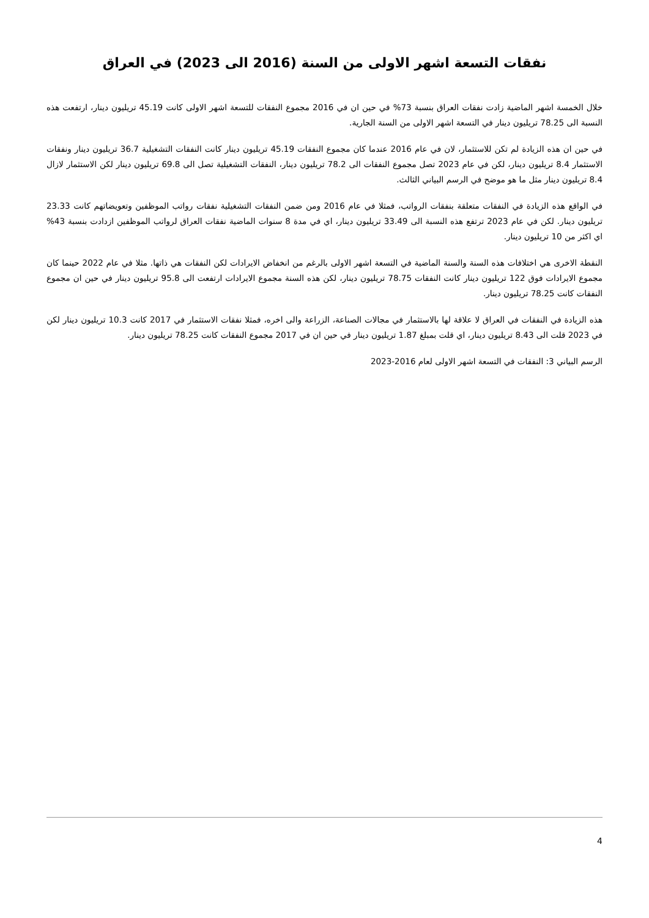نفقات التسعة اشهر الاولى من السنة (2016 الى 2023) في العراق
خلال الخمسة اشهر الماضية زادت نفقات العراق بنسبة 73% في حين ان في 2016 مجموع النفقات للتسعة اشهر الاولى كانت 45.19 تريليون دينار، ارتفعت هذه النسبة الى 78.25 تريليون دينار في التسعة اشهر الاولى من السنة الجارية.
في حين ان هذه الزيادة لم تكن للاستثمار، لان في عام 2016 عندما كان مجموع النفقات 45.19 تريليون دينار كانت النفقات التشغيلية 36.7 تريليون دينار ونفقات الاستثمار 8.4 تريليون دينار، لكن في عام 2023 تصل مجموع النفقات الى 78.2 تريليون دينار، النفقات التشغيلية تصل الى 69.8 تريليون دينار لكن الاستثمار لازال 8.4 تريليون دينار مثل ما هو موضح في الرسم البياني الثالث.
في الواقع هذه الزيادة في النفقات متعلقة بنفقات الرواتب، فمثلا في عام 2016 ومن ضمن النفقات التشغيلية نفقات رواتب الموظفين وتعويضاتهم كانت 23.33 تريليون دينار. لكن في عام 2023 ترتفع هذه النسبة الى 33.49 تريليون دينار، اي في مدة 8 سنوات الماضية نفقات العراق لرواتب الموظفين ازدادت بنسبة 43% اي اكثر من 10 تريليون دينار.
النقطة الاخرى هي اختلافات هذه السنة والسنة الماضية في التسعة اشهر الاولى بالرغم من انخفاض الايرادات لكن النفقات هي ذاتها. مثلا في عام 2022 حينما كان مجموع الايرادات فوق 122 تريليون دينار كانت النفقات 78.75 تريليون دينار، لكن هذه السنة مجموع الايرادات ارتفعت الى 95.8 تريليون دينار في حين ان مجموع النفقات كانت 78.25 تريليون دينار.
هذه الزيادة في النفقات في العراق لا علاقة لها بالاستثمار في مجالات الصناعة، الزراعة والى اخره، فمثلا نفقات الاستثمار في 2017 كانت 10.3 تريليون دينار لكن في 2023 قلت الى 8.43 تريليون دينار، اي قلت بمبلغ 1.87 تريليون دينار في حين ان في 2017 مجموع النفقات كانت 78.25 تريليون دينار.
الرسم البياني 3: النفقات في التسعة اشهر الاولى لعام 2016-2023
4